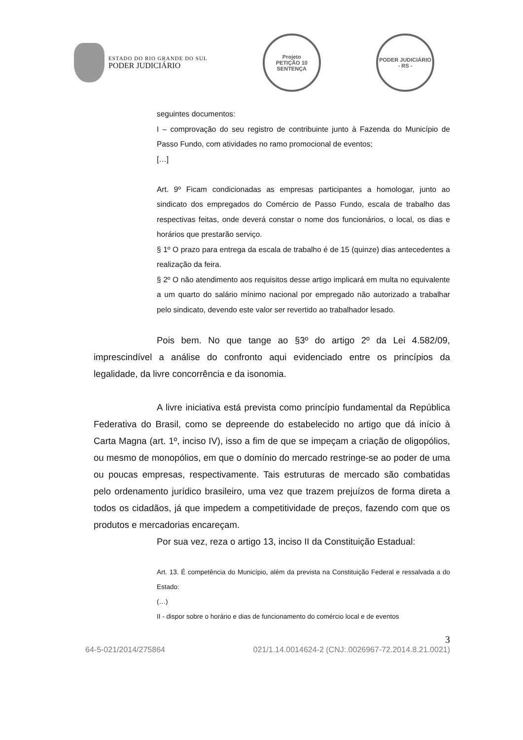ESTADO DO RIO GRANDE DO SUL
PODER JUDICIÁRIO
Projeto
PETIÇÃO 10 SENTENÇA
PODER JUDICIÁRIO - RS -
seguintes documentos:
I – comprovação do seu registro de contribuinte junto à Fazenda do Município de Passo Fundo, com atividades no ramo promocional de eventos;
[…]
Art. 9º Ficam condicionadas as empresas participantes a homologar, junto ao sindicato dos empregados do Comércio de Passo Fundo, escala de trabalho das respectivas feitas, onde deverá constar o nome dos funcionários, o local, os dias e horários que prestarão serviço.
§ 1º O prazo para entrega da escala de trabalho é de 15 (quinze) dias antecedentes a realização da feira.
§ 2º O não atendimento aos requisitos desse artigo implicará em multa no equivalente a um quarto do salário mínimo nacional por empregado não autorizado a trabalhar pelo sindicato, devendo este valor ser revertido ao trabalhador lesado.
Pois bem. No que tange ao §3º do artigo 2º da Lei 4.582/09, imprescindível a análise do confronto aqui evidenciado entre os princípios da legalidade, da livre concorrência e da isonomia.
A livre iniciativa está prevista como princípio fundamental da República Federativa do Brasil, como se depreende do estabelecido no artigo que dá início à Carta Magna (art. 1º, inciso IV), isso a fim de que se impeçam a criação de oligopólios, ou mesmo de monopólios, em que o domínio do mercado restringe-se ao poder de uma ou poucas empresas, respectivamente. Tais estruturas de mercado são combatidas pelo ordenamento jurídico brasileiro, uma vez que trazem prejuízos de forma direta a todos os cidadãos, já que impedem a competitividade de preços, fazendo com que os produtos e mercadorias encareçam.
Por sua vez, reza o artigo 13, inciso II da Constituição Estadual:
Art. 13. É competência do Município, além da prevista na Constituição Federal e ressalvada a do Estado:
(…)
II - dispor sobre o horário e dias de funcionamento do comércio local e de eventos
3
64-5-021/2014/275864 021/1.14.0014624-2 (CNJ:.0026967-72.2014.8.21.0021)